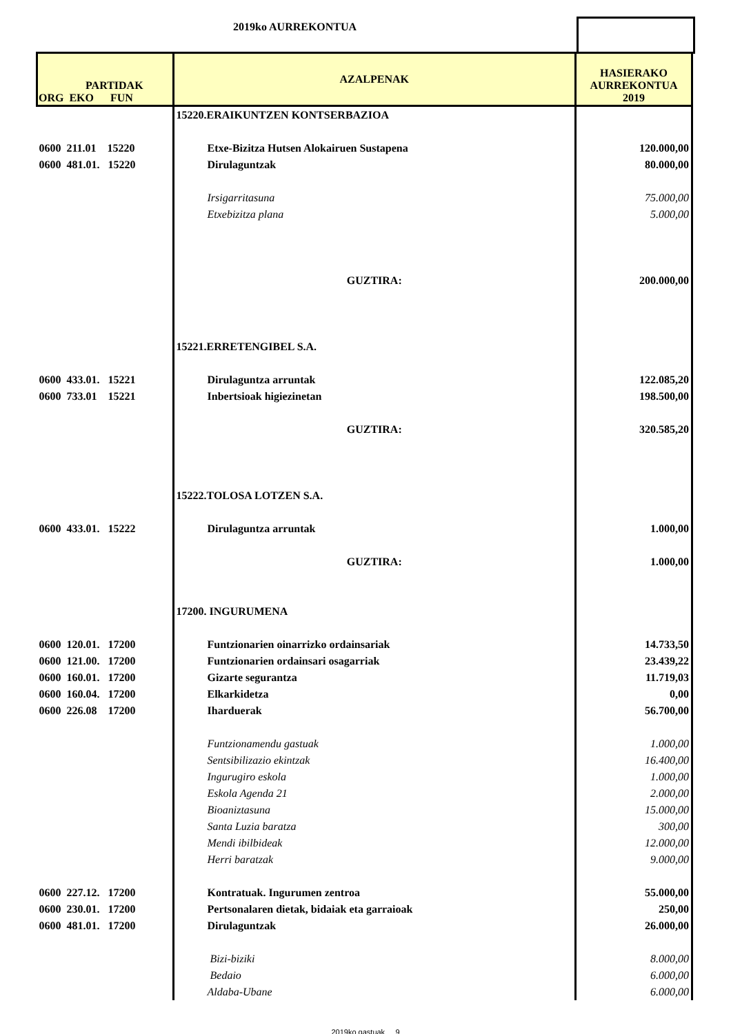2019ko AURREKONTUA
| PARTIDAK ORG EKO FUN | AZALPENAK | HASIERAKO AURREKONTUA 2019 |
| --- | --- | --- |
| | 15220.ERAIKUNTZEN KONTSERBAZIOA | |
| 0600 211.01 15220 | Etxe-Bizitza Hutsen Alokairuen Sustapena | 120.000,00 |
| 0600 481.01. 15220 | Dirulaguntzak | 80.000,00 |
| | Irsigarritasuna | 75.000,00 |
| | Etxebizitza plana | 5.000,00 |
| | GUZTIRA: | 200.000,00 |
| | 15221.ERRETENGIBEL S.A. | |
| 0600 433.01. 15221 | Dirulaguntza arruntak | 122.085,20 |
| 0600 733.01 15221 | Inbertsioak higiezinetan | 198.500,00 |
| | GUZTIRA: | 320.585,20 |
| | 15222.TOLOSA LOTZEN S.A. | |
| 0600 433.01. 15222 | Dirulaguntza arruntak | 1.000,00 |
| | GUZTIRA: | 1.000,00 |
| | 17200. INGURUMENA | |
| 0600 120.01. 17200 | Funtzionarien oinarrizko ordainsariak | 14.733,50 |
| 0600 121.00. 17200 | Funtzionarien ordainsari osagarriak | 23.439,22 |
| 0600 160.01. 17200 | Gizarte segurantza | 11.719,03 |
| 0600 160.04. 17200 | Elkarkidetza | 0,00 |
| 0600 226.08 17200 | Iharduerak | 56.700,00 |
| | Funtzionamendu gastuak | 1.000,00 |
| | Sentsibilizazio ekintzak | 16.400,00 |
| | Ingurugiro eskola | 1.000,00 |
| | Eskola Agenda 21 | 2.000,00 |
| | Bioaniztasuna | 15.000,00 |
| | Santa Luzia baratza | 300,00 |
| | Mendi ibilbideak | 12.000,00 |
| | Herri baratzak | 9.000,00 |
| 0600 227.12. 17200 | Kontratuak. Ingurumen zentroa | 55.000,00 |
| 0600 230.01. 17200 | Pertsonalaren dietak, bidaiak eta garraioak | 250,00 |
| 0600 481.01. 17200 | Dirulaguntzak | 26.000,00 |
| | Bizi-biziki | 8.000,00 |
| | Bedaio | 6.000,00 |
| | Aldaba-Ubane | 6.000,00 |
2019ko gastuak 9